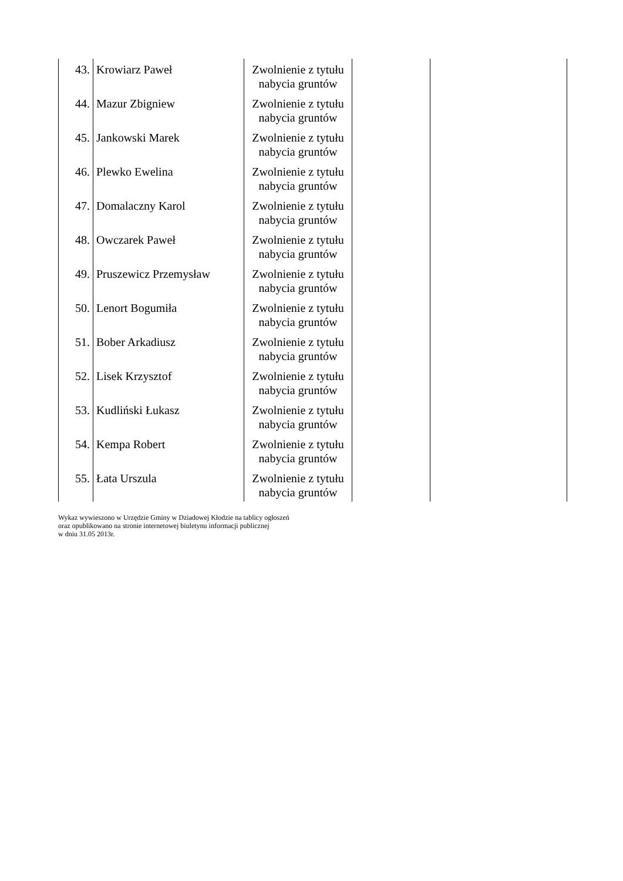| 43. | Krowiarz Paweł | Zwolnienie z tytułu nabycia gruntów | | |
| 44. | Mazur Zbigniew | Zwolnienie z tytułu nabycia gruntów | | |
| 45. | Jankowski Marek | Zwolnienie z tytułu nabycia gruntów | | |
| 46. | Plewko Ewelina | Zwolnienie z tytułu nabycia gruntów | | |
| 47. | Domalaczny Karol | Zwolnienie z tytułu nabycia gruntów | | |
| 48. | Owczarek Paweł | Zwolnienie z tytułu nabycia gruntów | | |
| 49. | Pruszewicz Przemysław | Zwolnienie z tytułu nabycia gruntów | | |
| 50. | Lenort Bogumiła | Zwolnienie z tytułu nabycia gruntów | | |
| 51. | Bober Arkadiusz | Zwolnienie z tytułu nabycia gruntów | | |
| 52. | Lisek Krzysztof | Zwolnienie z tytułu nabycia gruntów | | |
| 53. | Kudliński Łukasz | Zwolnienie z tytułu nabycia gruntów | | |
| 54. | Kempa Robert | Zwolnienie z tytułu nabycia gruntów | | |
| 55. | Łata Urszula | Zwolnienie z tytułu nabycia gruntów | | |
Wykaz wywieszono w Urzędzie Gminy w Dziadowej Kłodzie na tablicy ogłoszeń
oraz opublikowano na stronie internetowej biuletynu informacji publicznej
w dniu 31.05 2013r.